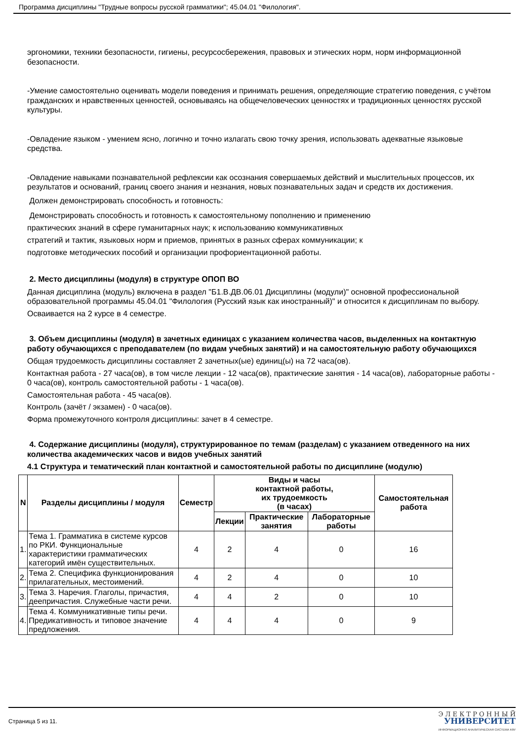Программа дисциплины "Трудные вопросы русской грамматики"; 45.04.01 "Филология".
эргономики, техники безопасности, гигиены, ресурсосбережения, правовых и этических норм, норм информационной безопасности.
-Умение самостоятельно оценивать модели поведения и принимать решения, определяющие стратегию поведения, с учётом гражданских и нравственных ценностей, основываясь на общечеловеческих ценностях и традиционных ценностях русской культуры.
-Овладение языком - умением ясно, логично и точно излагать свою точку зрения, использовать адекватные языковые средства.
-Овладение навыками познавательной рефлексии как осознания совершаемых действий и мыслительных процессов, их результатов и оснований, границ своего знания и незнания, новых познавательных задач и средств их достижения.
Должен демонстрировать способность и готовность:
Демонстрировать способность и готовность к самостоятельному пополнению и применению
практических знаний в сфере гуманитарных наук; к использованию коммуникативных
стратегий и тактик, языковых норм и приемов, принятых в разных сферах коммуникации; к
подготовке методических пособий и организации профориентационной работы.
2. Место дисциплины (модуля) в структуре ОПОП ВО
Данная дисциплина (модуль) включена в раздел "Б1.В.ДВ.06.01 Дисциплины (модули)" основной профессиональной образовательной программы 45.04.01 "Филология (Русский язык как иностранный)" и относится к дисциплинам по выбору.
Осваивается на 2 курсе в 4 семестре.
3. Объем дисциплины (модуля) в зачетных единицах с указанием количества часов, выделенных на контактную работу обучающихся с преподавателем (по видам учебных занятий) и на самостоятельную работу обучающихся
Общая трудоемкость дисциплины составляет 2 зачетных(ые) единиц(ы) на 72 часа(ов).
Контактная работа - 27 часа(ов), в том числе лекции - 12 часа(ов), практические занятия - 14 часа(ов), лабораторные работы - 0 часа(ов), контроль самостоятельной работы - 1 часа(ов).
Самостоятельная работа - 45 часа(ов).
Контроль (зачёт / экзамен) - 0 часа(ов).
Форма промежуточного контроля дисциплины: зачет в 4 семестре.
4. Содержание дисциплины (модуля), структурированное по темам (разделам) с указанием отведенного на них количества академических часов и видов учебных занятий
4.1 Структура и тематический план контактной и самостоятельной работы по дисциплине (модулю)
| N | Разделы дисциплины / модуля | Семестр | Виды и часы контактной работы, их трудоемкость (в часах) | | | Самостоятельная работа |
| --- | --- | --- | --- | --- | --- | --- |
| | | | Лекции | Практические занятия | Лабораторные работы | |
| 1. | Тема 1. Грамматика в системе курсов по РКИ. Функциональные характеристики грамматических категорий имён существительных. | 4 | 2 | 4 | 0 | 16 |
| 2. | Тема 2. Специфика функционирования прилагательных, местоимений. | 4 | 2 | 4 | 0 | 10 |
| 3. | Тема 3. Наречия. Глаголы, причастия, деепричастия. Служебные части речи. | 4 | 4 | 2 | 0 | 10 |
| 4. | Тема 4. Коммуникативные типы речи. Предикативность и типовое значение предложения. | 4 | 4 | 4 | 0 | 9 |
Страница 5 из 11.
Э Л Е К Т Р О Н Н Ы Й
УНИВЕРСИТЕТ
ИНФОРМАЦИОННО АНАЛИТИЧЕСКАЯ СИСТЕМА КФУ